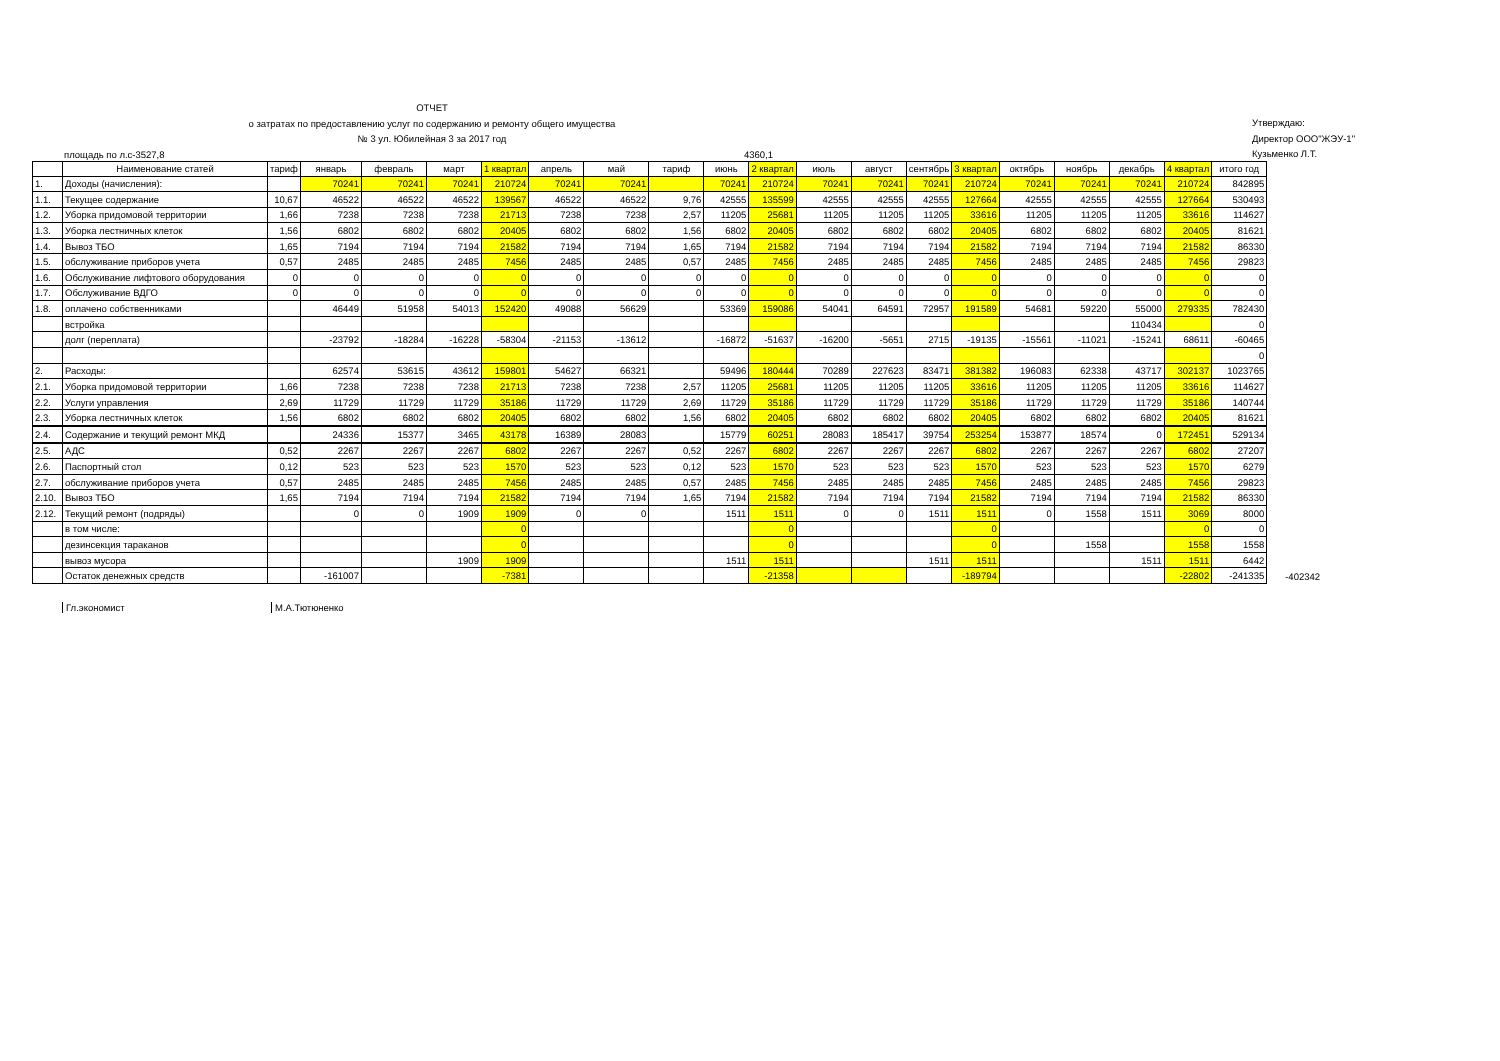ОТЧЕТ
о затратах по предоставлению услуг по содержанию и ремонту общего имущества
№ 3 ул. Юбилейная 3 за 2017 год
Утверждаю:
Директор ООО"ЖЭУ-1"
Кузьменко Л.Т.
площадь по л.с-3527,8 4360,1
| | Наименование статей | тариф | январь | февраль | март | 1 квартал | апрель | май | тариф | июнь | 2 квартал | июль | август | сентябрь | 3 квартал | октябрь | ноябрь | декабрь | 4 квартал | итого год |
| --- | --- | --- | --- | --- | --- | --- | --- | --- | --- | --- | --- | --- | --- | --- | --- | --- | --- | --- | --- | --- |
| 1. | Доходы (начисления): | | 70241 | 70241 | 70241 | 210724 | 70241 | 70241 | | 70241 | 210724 | 70241 | 70241 | 70241 | 210724 | 70241 | 70241 | 70241 | 210724 | 842895 |
| 1.1. | Текущее содержание | 10,67 | 46522 | 46522 | 46522 | 139567 | 46522 | 46522 | 9,76 | 42555 | 135599 | 42555 | 42555 | 42555 | 127664 | 42555 | 42555 | 42555 | 127664 | 530493 |
| 1.2. | Уборка придомовой территории | 1,66 | 7238 | 7238 | 7238 | 21713 | 7238 | 7238 | 2,57 | 11205 | 25681 | 11205 | 11205 | 11205 | 33616 | 11205 | 11205 | 11205 | 33616 | 114627 |
| 1.3. | Уборка лестничных клеток | 1,56 | 6802 | 6802 | 6802 | 20405 | 6802 | 6802 | 1,56 | 6802 | 20405 | 6802 | 6802 | 6802 | 20405 | 6802 | 6802 | 6802 | 20405 | 81621 |
| 1.4. | Вывоз ТБО | 1,65 | 7194 | 7194 | 7194 | 21582 | 7194 | 7194 | 1,65 | 7194 | 21582 | 7194 | 7194 | 7194 | 21582 | 7194 | 7194 | 7194 | 21582 | 86330 |
| 1.5. | обслуживание приборов учета | 0,57 | 2485 | 2485 | 2485 | 7456 | 2485 | 2485 | 0,57 | 2485 | 7456 | 2485 | 2485 | 2485 | 7456 | 2485 | 2485 | 2485 | 7456 | 29823 |
| 1.6. | Обслуживание лифтового оборудования | 0 | 0 | 0 | 0 | 0 | 0 | 0 | 0 | 0 | 0 | 0 | 0 | 0 | 0 | 0 | 0 | 0 | 0 | 0 |
| 1.7. | Обслуживание ВДГО | 0 | 0 | 0 | 0 | 0 | 0 | 0 | 0 | 0 | 0 | 0 | 0 | 0 | 0 | 0 | 0 | 0 | 0 | 0 |
| 1.8. | оплачено собственниками | | 46449 | 51958 | 54013 | 152420 | 49088 | 56629 | | 53369 | 159086 | 54041 | 64591 | 72957 | 191589 | 54681 | 59220 | 55000 | 279335 | 782430 |
| | встройка | | | | | | | | | | | | | | | | | 110434 | | 0 |
| | долг (переплата) | | -23792 | -18284 | -16228 | -58304 | -21153 | -13612 | | -16872 | -51637 | -16200 | -5651 | 2715 | -19135 | -15561 | -11021 | -15241 | 68611 | -60465 |
| | | | | | | | | | | | | | | | | | | | | 0 |
| 2. | Расходы: | | 62574 | 53615 | 43612 | 159801 | 54627 | 66321 | | 59496 | 180444 | 70289 | 227623 | 83471 | 381382 | 196083 | 62338 | 43717 | 302137 | 1023765 |
| 2.1. | Уборка придомовой территории | 1,66 | 7238 | 7238 | 7238 | 21713 | 7238 | 7238 | 2,57 | 11205 | 25681 | 11205 | 11205 | 11205 | 33616 | 11205 | 11205 | 11205 | 33616 | 114627 |
| 2.2. | Услуги управления | 2,69 | 11729 | 11729 | 11729 | 35186 | 11729 | 11729 | 2,69 | 11729 | 35186 | 11729 | 11729 | 11729 | 35186 | 11729 | 11729 | 11729 | 35186 | 140744 |
| 2.3. | Уборка лестничных клеток | 1,56 | 6802 | 6802 | 6802 | 20405 | 6802 | 6802 | 1,56 | 6802 | 20405 | 6802 | 6802 | 6802 | 20405 | 6802 | 6802 | 6802 | 20405 | 81621 |
| 2.4. | Содержание и текущий ремонт МКД | | 24336 | 15377 | 3465 | 43178 | 16389 | 28083 | | 15779 | 60251 | 28083 | 185417 | 39754 | 253254 | 153877 | 18574 | 0 | 172451 | 529134 |
| 2.5. | АДС | 0,52 | 2267 | 2267 | 2267 | 6802 | 2267 | 2267 | 0,52 | 2267 | 6802 | 2267 | 2267 | 2267 | 6802 | 2267 | 2267 | 2267 | 6802 | 27207 |
| 2.6. | Паспортный стол | 0,12 | 523 | 523 | 523 | 1570 | 523 | 523 | 0,12 | 523 | 1570 | 523 | 523 | 523 | 1570 | 523 | 523 | 523 | 1570 | 6279 |
| 2.7. | обслуживание приборов учета | 0,57 | 2485 | 2485 | 2485 | 7456 | 2485 | 2485 | 0,57 | 2485 | 7456 | 2485 | 2485 | 2485 | 7456 | 2485 | 2485 | 2485 | 7456 | 29823 |
| 2.10. | Вывоз ТБО | 1,65 | 7194 | 7194 | 7194 | 21582 | 7194 | 7194 | 1,65 | 7194 | 21582 | 7194 | 7194 | 7194 | 21582 | 7194 | 7194 | 7194 | 21582 | 86330 |
| 2.12. | Текущий ремонт (подряды) | | 0 | 0 | 1909 | 1909 | 0 | 0 | | 1511 | 1511 | 0 | 0 | 1511 | 1511 | 0 | 1558 | 1511 | 3069 | 8000 |
| | в том числе: | | | | | 0 | | | | | 0 | | | | 0 | | | | 0 | 0 |
| | дезинсекция тараканов | | | | | 0 | | | | | 0 | | | | 0 | | 1558 | | 1558 | 1558 |
| | вывоз мусора | | | | 1909 | 1909 | | | | 1511 | 1511 | | | 1511 | 1511 | | | 1511 | 1511 | 6442 |
| | Остаток денежных средств | | -161007 | | | -7381 | | | | | -21358 | | | | -189794 | | | | -22802 | -241335 |
-402342
Гл.экономист М.А.Тютюненко